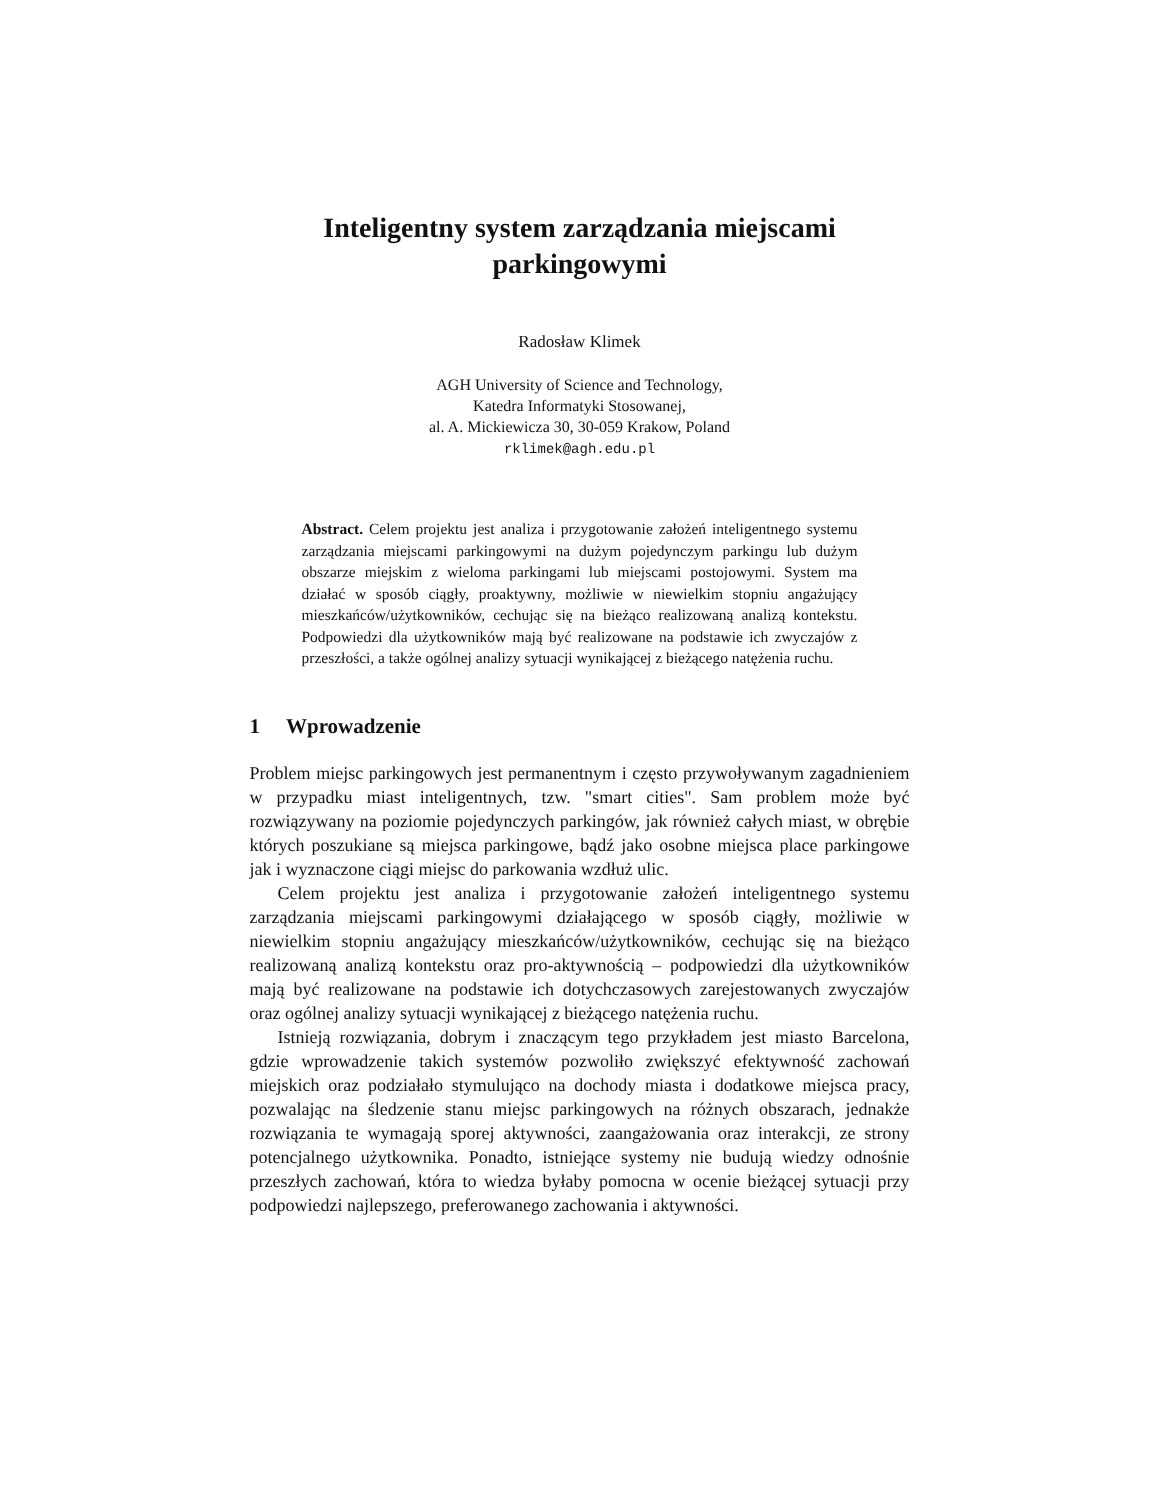Inteligentny system zarządzania miejscami
parkingowymi
Radosław Klimek
AGH University of Science and Technology,
Katedra Informatyki Stosowanej,
al. A. Mickiewicza 30, 30-059 Krakow, Poland
rklimek@agh.edu.pl
Abstract. Celem projektu jest analiza i przygotowanie założeń inteligentnego systemu zarządzania miejscami parkingowymi na dużym pojedynczym parkingu lub dużym obszarze miejskim z wieloma parkingami lub miejscami postojowymi. System ma działać w sposób ciągły, proaktywny, możliwie w niewielkim stopniu angażujący mieszkańców/użytkowników, cechując się na bieżąco realizowaną analizą kontekstu. Podpowiedzi dla użytkowników mają być realizowane na podstawie ich zwyczajów z przeszłości, a także ogólnej analizy sytuacji wynikającej z bieżącego natężenia ruchu.
1 Wprowadzenie
Problem miejsc parkingowych jest permanentnym i często przywoływanym zagadnieniem w przypadku miast inteligentnych, tzw. "smart cities". Sam problem może być rozwiązywany na poziomie pojedynczych parkingów, jak również całych miast, w obrębie których poszukiane są miejsca parkingowe, bądź jako osobne miejsca place parkingowe jak i wyznaczone ciągi miejsc do parkowania wzdłuż ulic.
Celem projektu jest analiza i przygotowanie założeń inteligentnego systemu zarządzania miejscami parkingowymi działającego w sposób ciągły, możliwie w niewielkim stopniu angażujący mieszkańców/użytkowników, cechując się na bieżąco realizowaną analizą kontekstu oraz pro-aktywnością – podpowiedzi dla użytkowników mają być realizowane na podstawie ich dotychczasowych zarejestowanych zwyczajów oraz ogólnej analizy sytuacji wynikającej z bieżącego natężenia ruchu.
Istnieją rozwiązania, dobrym i znaczącym tego przykładem jest miasto Barcelona, gdzie wprowadzenie takich systemów pozwoliło zwiększyć efektywność zachowań miejskich oraz podziałało stymulująco na dochody miasta i dodatkowe miejsca pracy, pozwalając na śledzenie stanu miejsc parkingowych na różnych obszarach, jednakże rozwiązania te wymagają sporej aktywności, zaangażowania oraz interakcji, ze strony potencjalnego użytkownika. Ponadto, istniejące systemy nie budują wiedzy odnośnie przeszłych zachowań, która to wiedza byłaby pomocna w ocenie bieżącej sytuacji przy podpowiedzi najlepszego, preferowanego zachowania i aktywności.